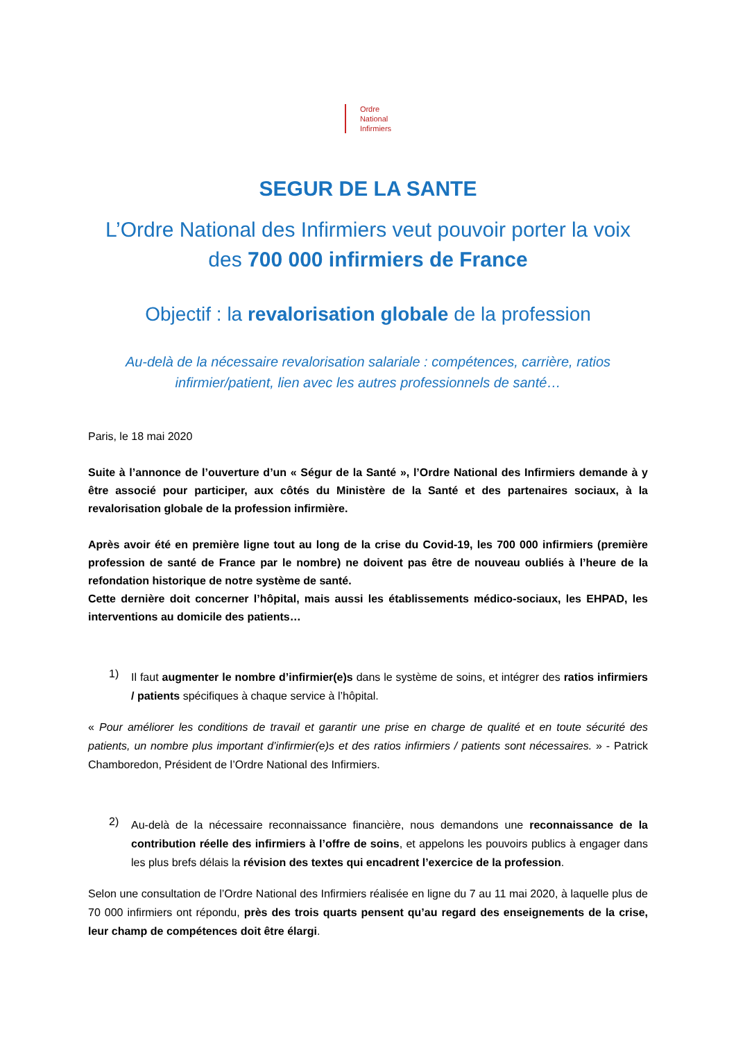Ordre
National
Infirmiers
SEGUR DE LA SANTE
L’Ordre National des Infirmiers veut pouvoir porter la voix des 700 000 infirmiers de France
Objectif : la revalorisation globale de la profession
Au-delà de la nécessaire revalorisation salariale : compétences, carrière, ratios infirmier/patient, lien avec les autres professionnels de santé…
Paris, le 18 mai 2020
Suite à l’annonce de l’ouverture d’un « Ségur de la Santé », l’Ordre National des Infirmiers demande à y être associé pour participer, aux côtés du Ministère de la Santé et des partenaires sociaux, à la revalorisation globale de la profession infirmière.
Après avoir été en première ligne tout au long de la crise du Covid-19, les 700 000 infirmiers (première profession de santé de France par le nombre) ne doivent pas être de nouveau oubliés à l’heure de la refondation historique de notre système de santé.
Cette dernière doit concerner l’hôpital, mais aussi les établissements médico-sociaux, les EHPAD, les interventions au domicile des patients…
1)
Il faut augmenter le nombre d’infirmier(e)s dans le système de soins, et intégrer des ratios infirmiers / patients spécifiques à chaque service à l’hôpital.
« Pour améliorer les conditions de travail et garantir une prise en charge de qualité et en toute sécurité des patients, un nombre plus important d’infirmier(e)s et des ratios infirmiers / patients sont nécessaires. » - Patrick Chamboredon, Président de l’Ordre National des Infirmiers.
2)
Au-delà de la nécessaire reconnaissance financière, nous demandons une reconnaissance de la contribution réelle des infirmiers à l’offre de soins, et appelons les pouvoirs publics à engager dans les plus brefs délais la révision des textes qui encadrent l’exercice de la profession.
Selon une consultation de l’Ordre National des Infirmiers réalisée en ligne du 7 au 11 mai 2020, à laquelle plus de 70 000 infirmiers ont répondu, près des trois quarts pensent qu’au regard des enseignements de la crise, leur champ de compétences doit être élargi.